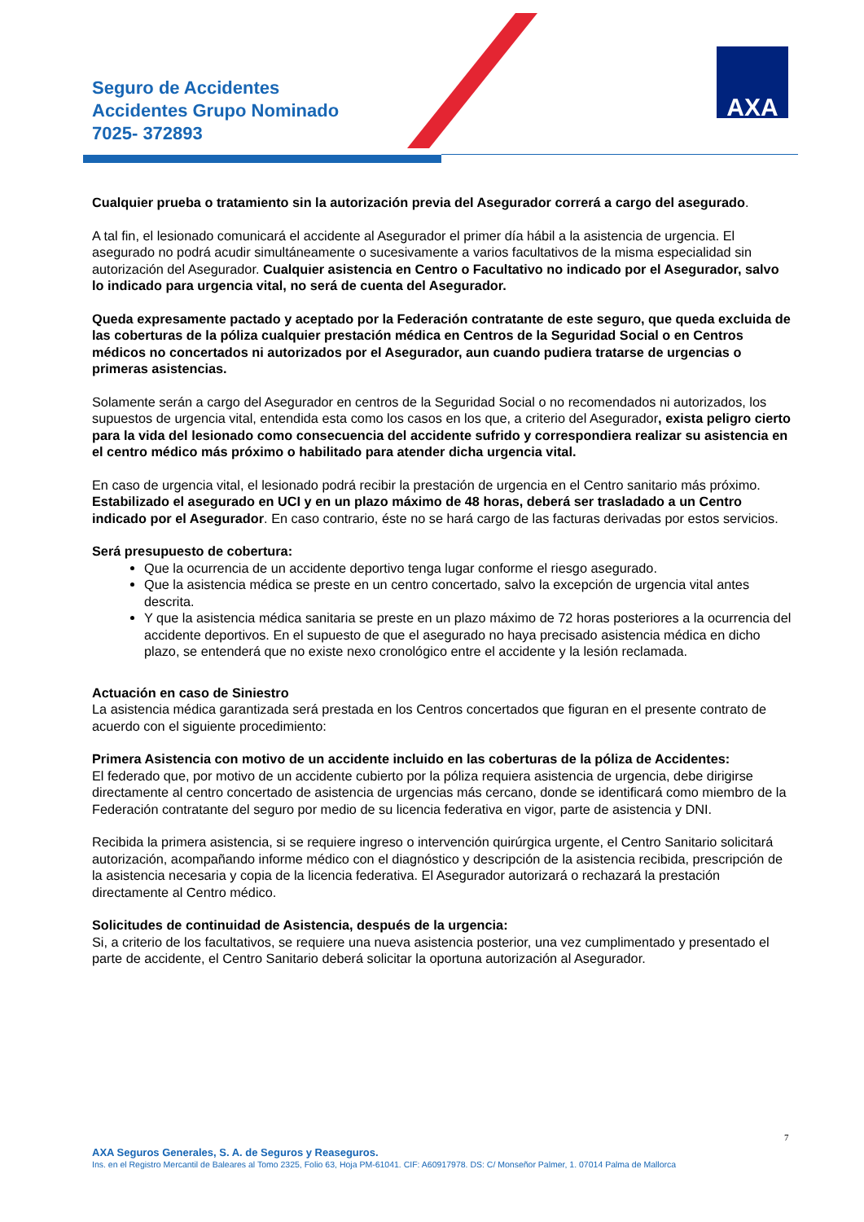Seguro de Accidentes
Accidentes Grupo Nominado
7025- 372893
AXA
Cualquier prueba o tratamiento sin la autorización previa del Asegurador correrá a cargo del asegurado.
A tal fin, el lesionado comunicará el accidente al Asegurador el primer día hábil a la asistencia de urgencia. El asegurado no podrá acudir simultáneamente o sucesivamente a varios facultativos de la misma especialidad sin autorización del Asegurador. Cualquier asistencia en Centro o Facultativo no indicado por el Asegurador, salvo lo indicado para urgencia vital, no será de cuenta del Asegurador.
Queda expresamente pactado y aceptado por la Federación contratante de este seguro, que queda excluida de las coberturas de la póliza cualquier prestación médica en Centros de la Seguridad Social o en Centros médicos no concertados ni autorizados por el Asegurador, aun cuando pudiera tratarse de urgencias o primeras asistencias.
Solamente serán a cargo del Asegurador en centros de la Seguridad Social o no recomendados ni autorizados, los supuestos de urgencia vital, entendida esta como los casos en los que, a criterio del Asegurador, exista peligro cierto para la vida del lesionado como consecuencia del accidente sufrido y correspondiera realizar su asistencia en el centro médico más próximo o habilitado para atender dicha urgencia vital.
En caso de urgencia vital, el lesionado podrá recibir la prestación de urgencia en el Centro sanitario más próximo. Estabilizado el asegurado en UCI y en un plazo máximo de 48 horas, deberá ser trasladado a un Centro indicado por el Asegurador. En caso contrario, éste no se hará cargo de las facturas derivadas por estos servicios.
Será presupuesto de cobertura:
Que la ocurrencia de un accidente deportivo tenga lugar conforme el riesgo asegurado.
Que la asistencia médica se preste en un centro concertado, salvo la excepción de urgencia vital antes descrita.
Y que la asistencia médica sanitaria se preste en un plazo máximo de 72 horas posteriores a la ocurrencia del accidente deportivos. En el supuesto de que el asegurado no haya precisado asistencia médica en dicho plazo, se entenderá que no existe nexo cronológico entre el accidente y la lesión reclamada.
Actuación en caso de Siniestro
La asistencia médica garantizada será prestada en los Centros concertados que figuran en el presente contrato de acuerdo con el siguiente procedimiento:
Primera Asistencia con motivo de un accidente incluido en las coberturas de la póliza de Accidentes:
El federado que, por motivo de un accidente cubierto por la póliza requiera asistencia de urgencia, debe dirigirse directamente al centro concertado de asistencia de urgencias más cercano, donde se identificará como miembro de la Federación contratante del seguro por medio de su licencia federativa en vigor, parte de asistencia y DNI.
Recibida la primera asistencia, si se requiere ingreso o intervención quirúrgica urgente, el Centro Sanitario solicitará autorización, acompañando informe médico con el diagnóstico y descripción de la asistencia recibida, prescripción de la asistencia necesaria y copia de la licencia federativa. El Asegurador autorizará o rechazará la prestación directamente al Centro médico.
Solicitudes de continuidad de Asistencia, después de la urgencia:
Si, a criterio de los facultativos, se requiere una nueva asistencia posterior, una vez cumplimentado y presentado el parte de accidente, el Centro Sanitario deberá solicitar la oportuna autorización al Asegurador.
7
AXA Seguros Generales, S. A. de Seguros y Reaseguros.
Ins. en el Registro Mercantil de Baleares al Tomo 2325, Folio 63, Hoja PM-61041. CIF: A60917978. DS: C/ Monseñor Palmer, 1. 07014 Palma de Mallorca